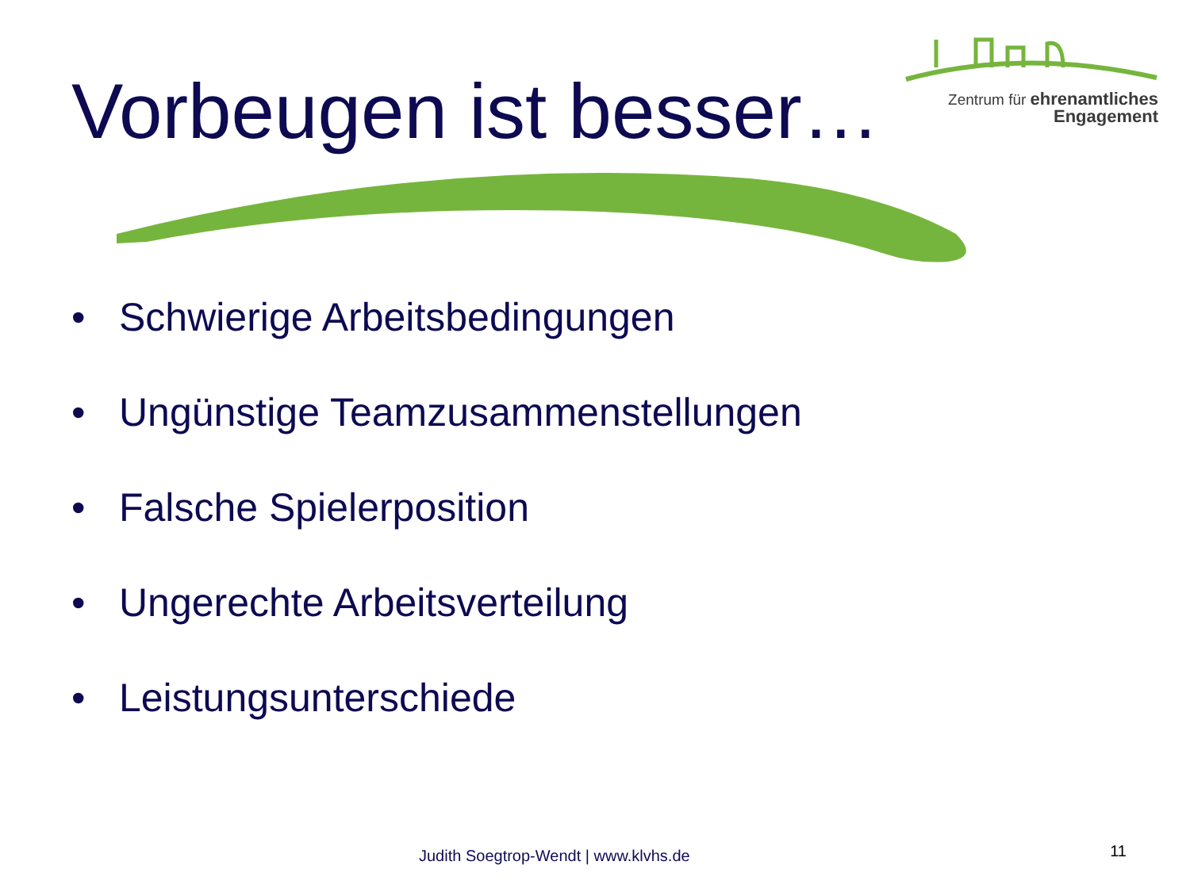Zentrum für ehrenamtliches
Engagement
Vorbeugen ist besser…
• Schwierige Arbeitsbedingungen
• Ungünstige Teamzusammenstellungen
• Falsche Spielerposition
• Ungerechte Arbeitsverteilung
• Leistungsunterschiede
Judith Soegtrop-Wendt | www.klvhs.de
11